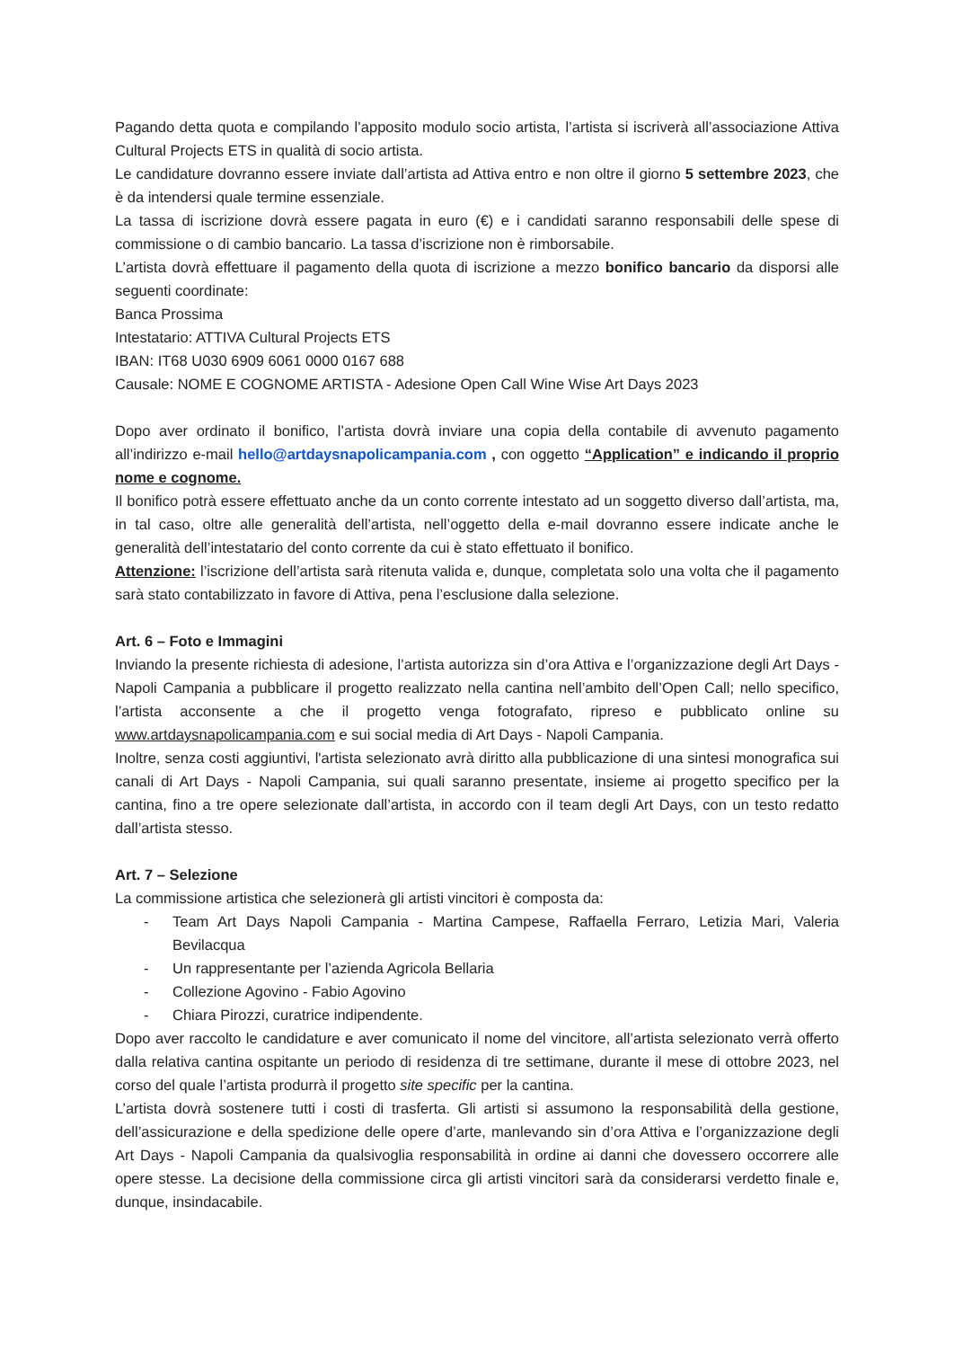Pagando detta quota e compilando l’apposito modulo socio artista, l’artista si iscriverà all’associazione Attiva Cultural Projects ETS in qualità di socio artista.
Le candidature dovranno essere inviate dall’artista ad Attiva entro e non oltre il giorno 5 settembre 2023, che è da intendersi quale termine essenziale.
La tassa di iscrizione dovrà essere pagata in euro (€) e i candidati saranno responsabili delle spese di commissione o di cambio bancario. La tassa d’iscrizione non è rimborsabile.
L’artista dovrà effettuare il pagamento della quota di iscrizione a mezzo bonifico bancario da disporsi alle seguenti coordinate:
Banca Prossima
Intestatario: ATTIVA Cultural Projects ETS
IBAN: IT68 U030 6909 6061 0000 0167 688
Causale: NOME E COGNOME ARTISTA - Adesione Open Call Wine Wise Art Days 2023
Dopo aver ordinato il bonifico, l’artista dovrà inviare una copia della contabile di avvenuto pagamento all’indirizzo e-mail hello@artdaysnapolicampania.com , con oggetto “Application” e indicando il proprio nome e cognome.
Il bonifico potrà essere effettuato anche da un conto corrente intestato ad un soggetto diverso dall’artista, ma, in tal caso, oltre alle generalità dell’artista, nell’oggetto della e-mail dovranno essere indicate anche le generalità dell’intestatario del conto corrente da cui è stato effettuato il bonifico.
Attenzione: l’iscrizione dell’artista sarà ritenuta valida e, dunque, completata solo una volta che il pagamento sarà stato contabilizzato in favore di Attiva, pena l’esclusione dalla selezione.
Art. 6 – Foto e Immagini
Inviando la presente richiesta di adesione, l’artista autorizza sin d’ora Attiva e l’organizzazione degli Art Days - Napoli Campania a pubblicare il progetto realizzato nella cantina nell’ambito dell’Open Call; nello specifico, l’artista acconsente a che il progetto venga fotografato, ripreso e pubblicato online su www.artdaysnapolicampania.com e sui social media di Art Days - Napoli Campania.
Inoltre, senza costi aggiuntivi, l'artista selezionato avrà diritto alla pubblicazione di una sintesi monografica sui canali di Art Days - Napoli Campania, sui quali saranno presentate, insieme ai progetto specifico per la cantina, fino a tre opere selezionate dall’artista, in accordo con il team degli Art Days, con un testo redatto dall’artista stesso.
Art. 7 – Selezione
La commissione artistica che selezionerà gli artisti vincitori è composta da:
- Team Art Days Napoli Campania - Martina Campese, Raffaella Ferraro, Letizia Mari, Valeria Bevilacqua
- Un rappresentante per l’azienda Agricola Bellaria
- Collezione Agovino - Fabio Agovino
- Chiara Pirozzi, curatrice indipendente.
Dopo aver raccolto le candidature e aver comunicato il nome del vincitore, all’artista selezionato verrà offerto dalla relativa cantina ospitante un periodo di residenza di tre settimane, durante il mese di ottobre 2023, nel corso del quale l’artista produrrà il progetto site specific per la cantina.
L’artista dovrà sostenere tutti i costi di trasferta. Gli artisti si assumono la responsabilità della gestione, dell’assicurazione e della spedizione delle opere d’arte, manlevando sin d’ora Attiva e l’organizzazione degli Art Days - Napoli Campania da qualsivoglia responsabilità in ordine ai danni che dovessero occorrere alle opere stesse. La decisione della commissione circa gli artisti vincitori sarà da considerarsi verdetto finale e, dunque, insindacabile.